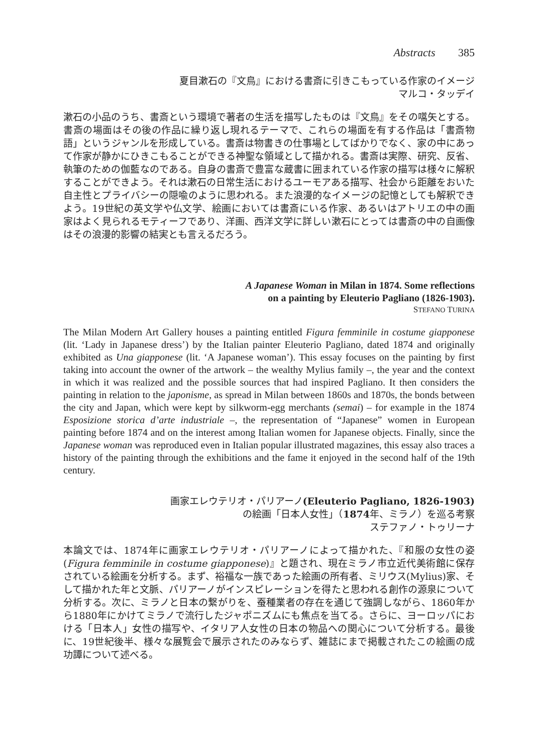Abstracts 385
夏目漱石の『文鳥』における書斎に引きこもっている作家のイメージ
マルコ・タッデイ
漱石の小品のうち、書斎という環境で著者の生活を描写したものは『文鳥』をその嚆矢とする。書斎の場面はその後の作品に繰り返し現れるテーマで、これらの場面を有する作品は「書斎物語」というジャンルを形成している。書斎は物書きの仕事場としてばかりでなく、家の中にあって作家が静かにひきこもることができる神聖な領域として描かれる。書斎は実際、研究、反省、執筆のための伽藍なのである。自身の書斎で豊富な蔵書に囲まれている作家の描写は様々に解釈することができよう。それは漱石の日常生活におけるユーモアある描写、社会から距離をおいた自主性とプライバシーの隠喩のように思われる。また浪漫的なイメージの記憶としても解釈できよう。19世紀の英文学や仏文学、絵画においては書斎にいる作家、あるいはアトリエの中の画家はよく見られるモティーフであり、洋画、西洋文学に詳しい漱石にとっては書斎の中の自画像はその浪漫的影響の結実とも言えるだろう。
A Japanese Woman in Milan in 1874. Some reflections
on a painting by Eleuterio Pagliano (1826-1903).
STEFANO TURINA
The Milan Modern Art Gallery houses a painting entitled Figura femminile in costume giapponese (lit. ‘Lady in Japanese dress’) by the Italian painter Eleuterio Pagliano, dated 1874 and originally exhibited as Una giapponese (lit. ‘A Japanese woman’). This essay focuses on the painting by first taking into account the owner of the artwork – the wealthy Mylius family –, the year and the context in which it was realized and the possible sources that had inspired Pagliano. It then considers the painting in relation to the japonisme, as spread in Milan between 1860s and 1870s, the bonds between the city and Japan, which were kept by silkworm-egg merchants (semai) – for example in the 1874 Esposizione storica d’arte industriale –, the representation of “Japanese” women in European painting before 1874 and on the interest among Italian women for Japanese objects. Finally, since the Japanese woman was reproduced even in Italian popular illustrated magazines, this essay also traces a history of the painting through the exhibitions and the fame it enjoyed in the second half of the 19th century.
画家エレウテリオ・パリアーノ(Eleuterio Pagliano, 1826-1903)
の絵画「日本人女性」（1874年、ミラノ）を巡る考察
ステファノ・トゥリーナ
本論文では、1874年に画家エレウテリオ・パリアーノによって描かれた、『和服の女性の姿(Figura femminile in costume giapponese)』と題され、現在ミラノ市立近代美術館に保存されている絵画を分析する。まず、裕福な一族であった絵画の所有者、ミリウス(Mylius)家、そして描かれた年と文脈、パリアーノがインスピレーションを得たと思われる創作の源泉について分析する。次に、ミラノと日本の繋がりを、蚕種業者の存在を通じて強調しながら、1860年から1880年にかけてミラノで流行したジャポニズムにも焦点を当てる。さらに、ヨーロッパにおける「日本人」女性の描写や、イタリア人女性の日本の物品への関心について分析する。最後に、19世紀後半、様々な展覧会で展示されたのみならず、雑誌にまで掲載されたこの絵画の成功譚について述べる。